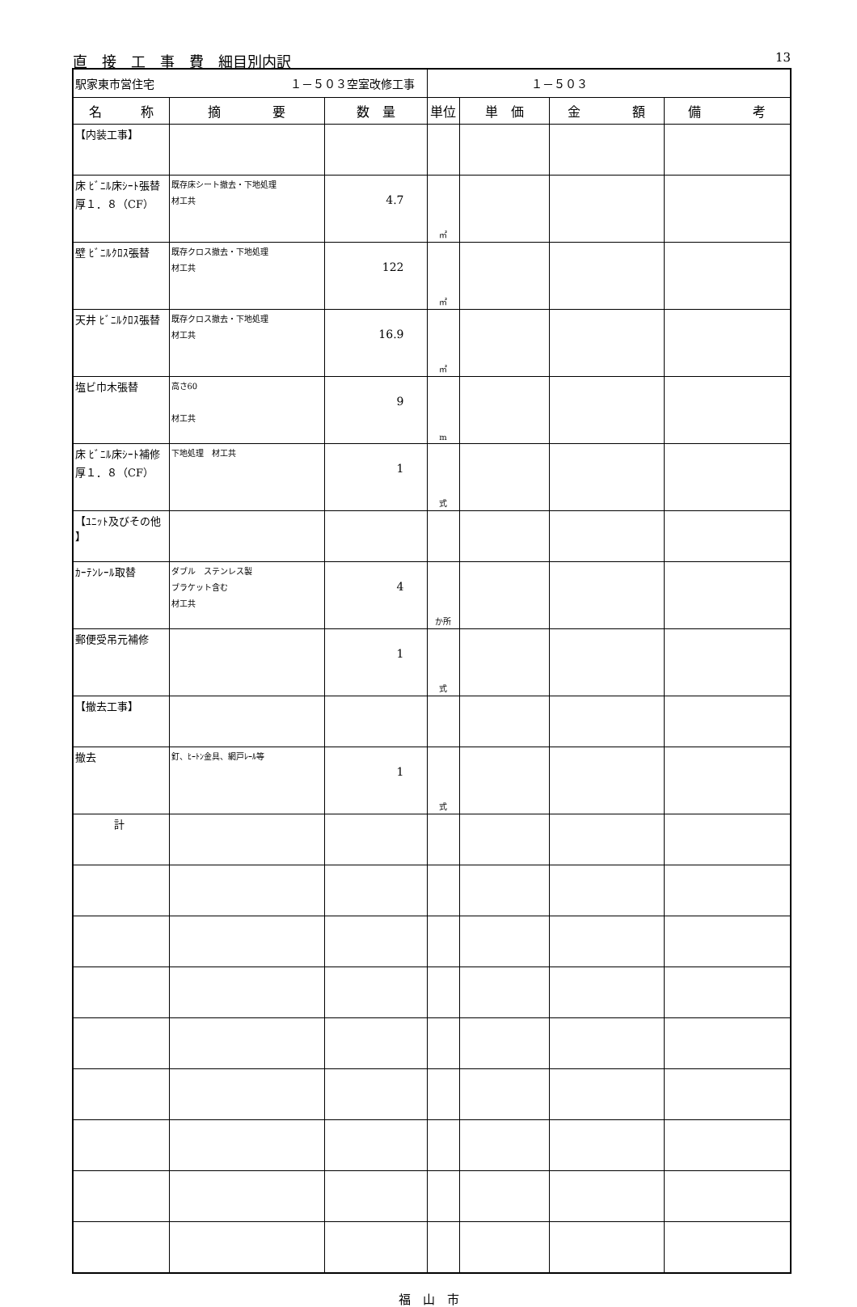直　接　工　事　費　細目別内訳 13
| 駅家東市営住宅 １－５０３空室改修工事 | | | １－５０３ | | | |
| 名 称 | 摘 要 | 数 量 | 単位 | 単 価 | 金 額 | 備 考 |
| 【内装工事】 | | | | | | |
| 床 ﾋﾞﾆﾙ床ｼｰﾄ張替 厚１．８（CF） | 既存床シート撤去・下地処理 材工共 | 4.7 | ㎡ | | | |
| 壁 ﾋﾞﾆﾙｸﾛｽ張替 | 既存クロス撤去・下地処理 材工共 | 122 | ㎡ | | | |
| 天井 ﾋﾞﾆﾙｸﾛｽ張替 | 既存クロス撤去・下地処理 材工共 | 16.9 | ㎡ | | | |
| 塩ビ巾木張替 | 高さ60 材工共 | 9 | m | | | |
| 床 ﾋﾞﾆﾙ床ｼｰﾄ補修 厚１．８（CF） | 下地処理 材工共 | 1 | 式 | | | |
| 【ﾕﾆｯﾄ及びその他 】 | | | | | | |
| ｶｰﾃﾝﾚｰﾙ取替 | ダブル ステンレス製 ブラケット含む 材工共 | 4 | か所 | | | |
| 郵便受吊元補修 | | 1 | 式 | | | |
| 【撤去工事】 | | | | | | |
| 撤去 | 釘、ﾋｰﾄﾝ金具、網戸ﾚｰﾙ等 | 1 | 式 | | | |
| 計 | | | | | | |
福　山　市